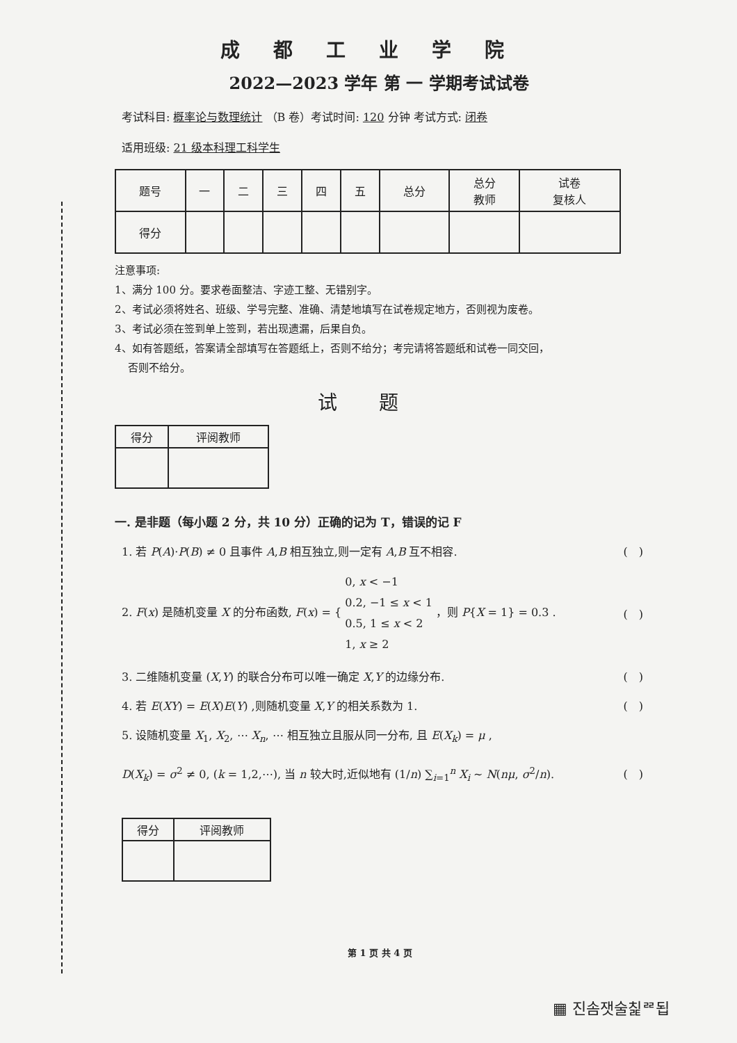成都工业学院
2022—2023 学年 第 一 学期考试试卷
考试科目: 概率论与数理统计 （B 卷）考试时间: 120 分钟 考试方式: 闭卷
适用班级: 21 级本科理工科学生
| 题号 | 一 | 二 | 三 | 四 | 五 | 总分 | 总分 教师 | 试卷 复核人 |
| --- | --- | --- | --- | --- | --- | --- | --- | --- |
| 得分 | | | | | | | | |
注意事项:
1、满分 100 分。要求卷面整洁、字迹工整、无错别字。
2、考试必须将姓名、班级、学号完整、准确、清楚地填写在试卷规定地方，否则视为废卷。
3、考试必须在签到单上签到，若出现遗漏，后果自负。
4、如有答题纸，答案请全部填写在答题纸上，否则不给分；考完请将答题纸和试卷一同交回，
否则不给分。
试题
| 得分 | 评阅教师 |
| --- | --- |
一. 是非题（每小题 2 分，共 10 分）正确的记为 T，错误的记 F
1. 若 P(A)·P(B) ≠ 0 且事件 A,B 相互独立,则一定有 A,B 互不相容. (　)
2. F(x) 是随机变量 X 的分布函数, F(x) = { 0, x < −1
0.2, −1 ≤ x < 1
0.5, 1 ≤ x < 2
1, x ≥ 2 ，则 P{X = 1} = 0.3 . (　)
3. 二维随机变量 (X,Y) 的联合分布可以唯一确定 X,Y 的边缘分布. (　)
4. 若 E(XY) = E(X)E(Y) ,则随机变量 X,Y 的相关系数为 1. (　)
5. 设随机变量 X<sub>1</sub>, X<sub>2</sub>, ⋯ X<sub>n</sub>, ⋯ 相互独立且服从同一分布, 且 E(X<sub>k</sub>) = μ ,
D(X<sub>k</sub>) = σ<sup>2</sup> ≠ 0, (k = 1,2,⋯), 当 n 较大时,近似地有 (1/n) ∑<sub>i=1</sub><sup>n</sup> X<sub>i</sub> ~ N(nμ, σ<sup>2</sup>/n). (　)
| 得分 | 评阅教师 |
| --- | --- |
第 1 页 共 4 页
▦ 진솜잿술칥ᄙ됩